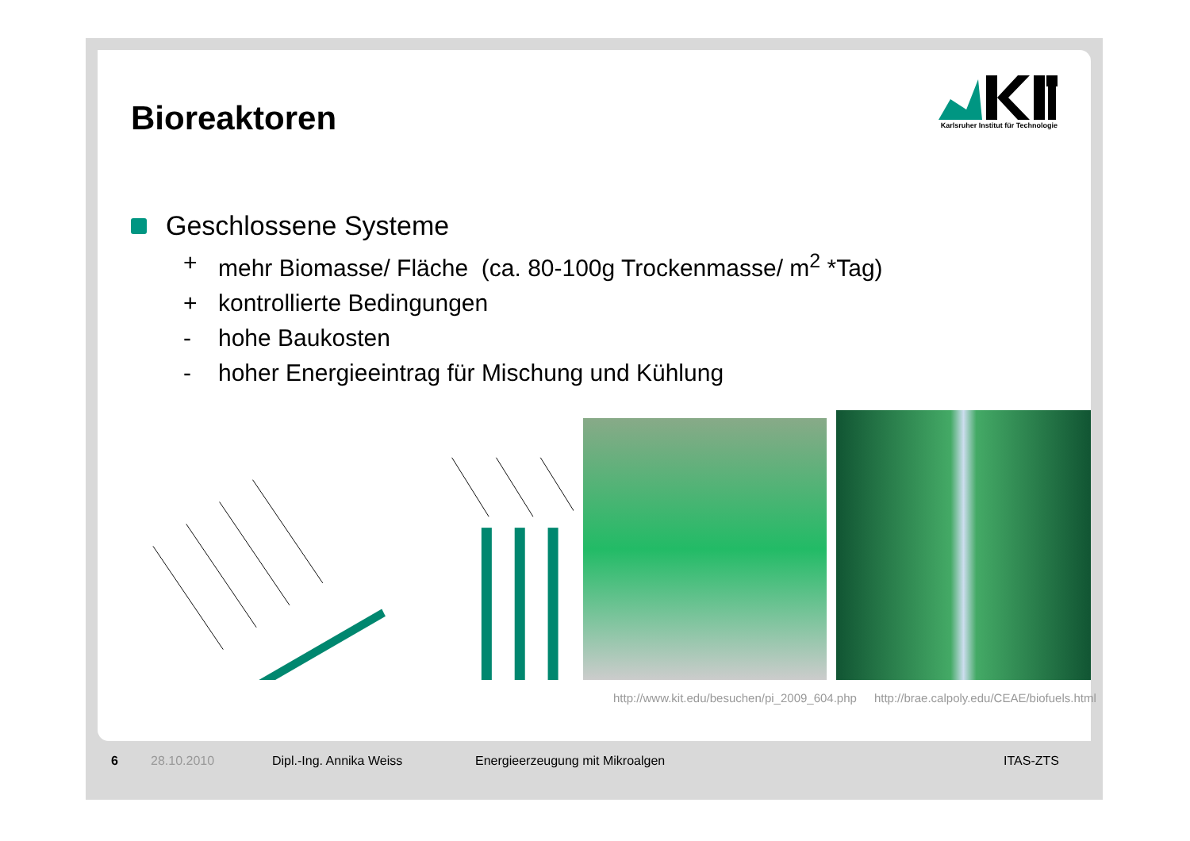Bioreaktoren
Karlsruher Institut für Technologie
Geschlossene Systeme
+ mehr Biomasse/ Fläche (ca. 80-100g Trockenmasse/ m<sup>2</sup> *Tag)
+ kontrollierte Bedingungen
- hohe Baukosten
- hoher Energieeintrag für Mischung und Kühlung
http://www.kit.edu/besuchen/pi_2009_604.php http://brae.calpoly.edu/CEAE/biofuels.html
6 28.10.2010 Dipl.-Ing. Annika Weiss Energieerzeugung mit Mikroalgen ITAS-ZTS